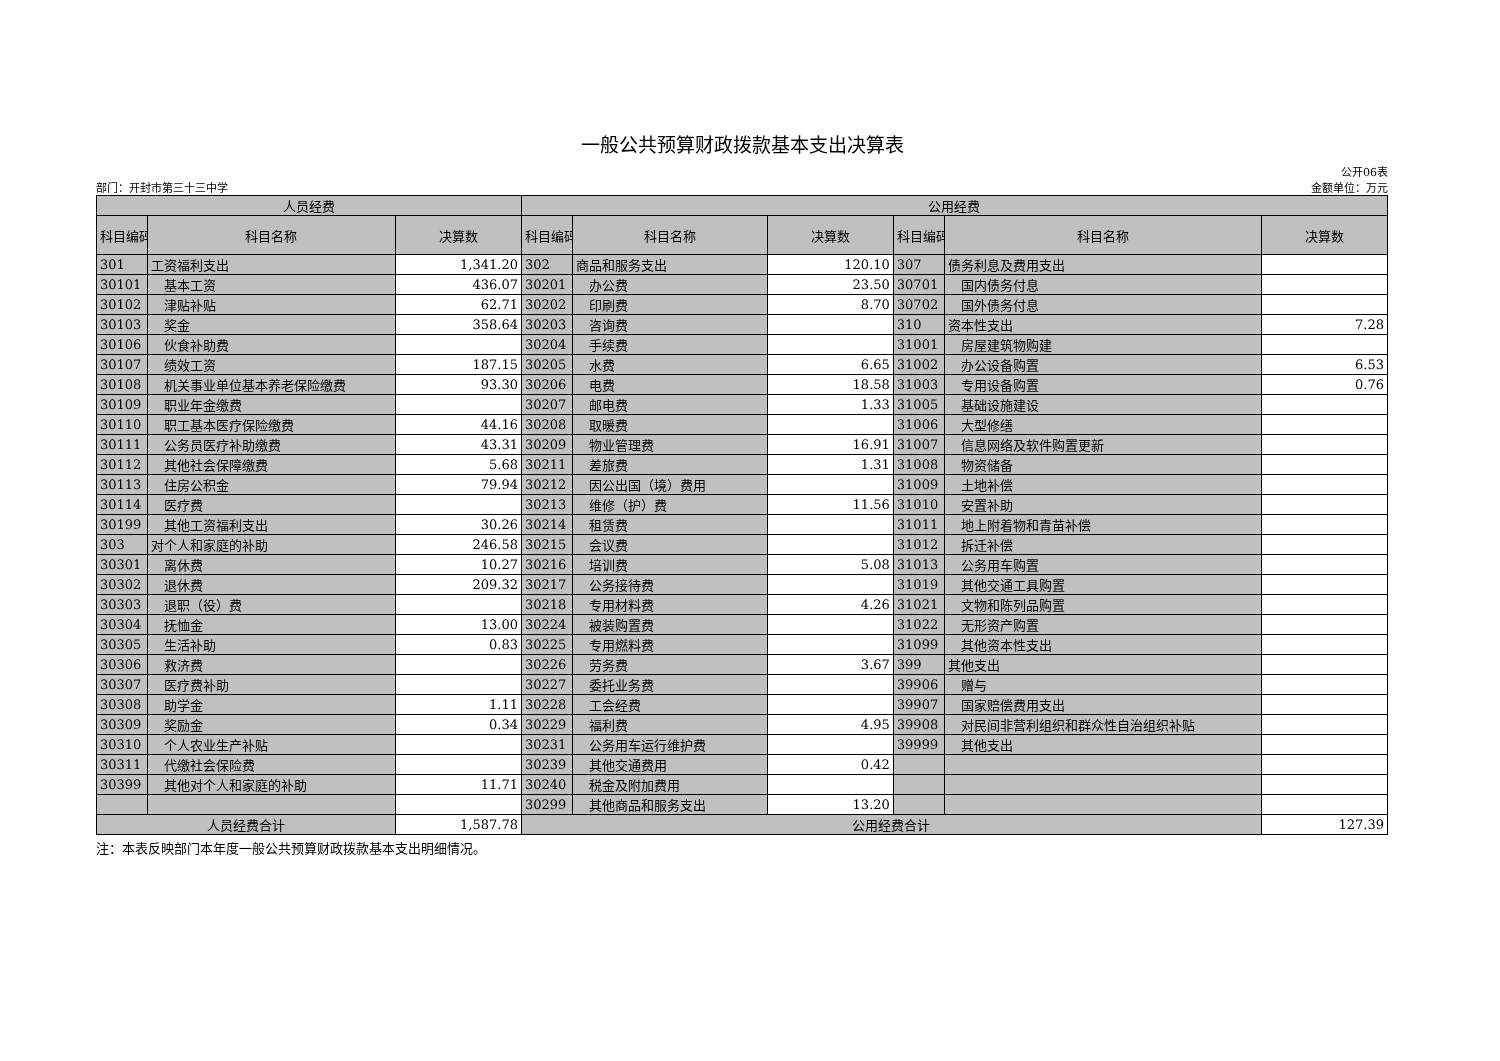一般公共预算财政拨款基本支出决算表
部门：开封市第三十三中学
公开06表
金额单位：万元
| 人员经费 | | | 公用经费 | | | | | |
| --- | --- | --- | --- | --- | --- | --- | --- | --- |
| 科目编码 | 科目名称 | 决算数 | 科目编码 | 科目名称 | 决算数 | 科目编码 | 科目名称 | 决算数 |
| 301 | 工资福利支出 | 1,341.20 | 302 | 商品和服务支出 | 120.10 | 307 | 债务利息及费用支出 | |
| 30101 | 基本工资 | 436.07 | 30201 | 办公费 | 23.50 | 30701 | 国内债务付息 | |
| 30102 | 津贴补贴 | 62.71 | 30202 | 印刷费 | 8.70 | 30702 | 国外债务付息 | |
| 30103 | 奖金 | 358.64 | 30203 | 咨询费 | | 310 | 资本性支出 | 7.28 |
| 30106 | 伙食补助费 | | 30204 | 手续费 | | 31001 | 房屋建筑物购建 | |
| 30107 | 绩效工资 | 187.15 | 30205 | 水费 | 6.65 | 31002 | 办公设备购置 | 6.53 |
| 30108 | 机关事业单位基本养老保险缴费 | 93.30 | 30206 | 电费 | 18.58 | 31003 | 专用设备购置 | 0.76 |
| 30109 | 职业年金缴费 | | 30207 | 邮电费 | 1.33 | 31005 | 基础设施建设 | |
| 30110 | 职工基本医疗保险缴费 | 44.16 | 30208 | 取暖费 | | 31006 | 大型修缮 | |
| 30111 | 公务员医疗补助缴费 | 43.31 | 30209 | 物业管理费 | 16.91 | 31007 | 信息网络及软件购置更新 | |
| 30112 | 其他社会保障缴费 | 5.68 | 30211 | 差旅费 | 1.31 | 31008 | 物资储备 | |
| 30113 | 住房公积金 | 79.94 | 30212 | 因公出国（境）费用 | | 31009 | 土地补偿 | |
| 30114 | 医疗费 | | 30213 | 维修（护）费 | 11.56 | 31010 | 安置补助 | |
| 30199 | 其他工资福利支出 | 30.26 | 30214 | 租赁费 | | 31011 | 地上附着物和青苗补偿 | |
| 303 | 对个人和家庭的补助 | 246.58 | 30215 | 会议费 | | 31012 | 拆迁补偿 | |
| 30301 | 离休费 | 10.27 | 30216 | 培训费 | 5.08 | 31013 | 公务用车购置 | |
| 30302 | 退休费 | 209.32 | 30217 | 公务接待费 | | 31019 | 其他交通工具购置 | |
| 30303 | 退职（役）费 | | 30218 | 专用材料费 | 4.26 | 31021 | 文物和陈列品购置 | |
| 30304 | 抚恤金 | 13.00 | 30224 | 被装购置费 | | 31022 | 无形资产购置 | |
| 30305 | 生活补助 | 0.83 | 30225 | 专用燃料费 | | 31099 | 其他资本性支出 | |
| 30306 | 救济费 | | 30226 | 劳务费 | 3.67 | 399 | 其他支出 | |
| 30307 | 医疗费补助 | | 30227 | 委托业务费 | | 39906 | 赠与 | |
| 30308 | 助学金 | 1.11 | 30228 | 工会经费 | | 39907 | 国家赔偿费用支出 | |
| 30309 | 奖励金 | 0.34 | 30229 | 福利费 | 4.95 | 39908 | 对民间非营利组织和群众性自治组织补贴 | |
| 30310 | 个人农业生产补贴 | | 30231 | 公务用车运行维护费 | | 39999 | 其他支出 | |
| 30311 | 代缴社会保险费 | | 30239 | 其他交通费用 | 0.42 | | | |
| 30399 | 其他对个人和家庭的补助 | 11.71 | 30240 | 税金及附加费用 | | | | |
| | | | 30299 | 其他商品和服务支出 | 13.20 | | | |
| 人员经费合计 | | 1,587.78 | 公用经费合计 | | | | | 127.39 |
注：本表反映部门本年度一般公共预算财政拨款基本支出明细情况。